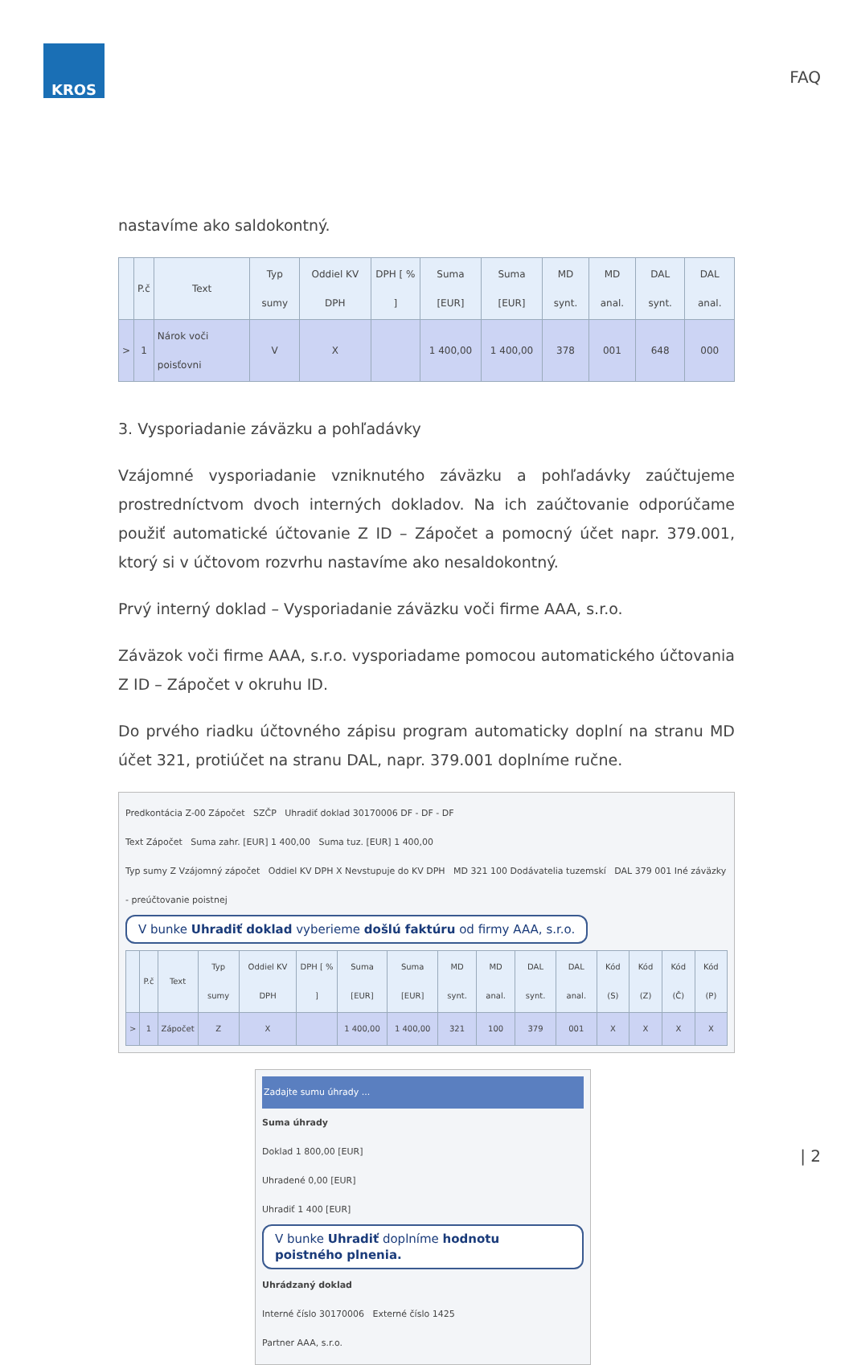KROS
FAQ
nastavíme ako saldokontný.
| | P.č | Text | Typ sumy | Oddiel KV DPH | DPH [ % ] | Suma [EUR] | Suma [EUR] | MD synt. | MD anal. | DAL synt. | DAL anal. |
| --- | --- | --- | --- | --- | --- | --- | --- | --- | --- | --- | --- |
| > | 1 | Nárok voči poisťovni | V | X | | 1 400,00 | 1 400,00 | 378 | 001 | 648 | 000 |
3. Vysporiadanie záväzku a pohľadávky
Vzájomné vysporiadanie vzniknutého záväzku a pohľadávky zaúčtujeme prostredníctvom dvoch interných dokladov. Na ich zaúčtovanie odporúčame použiť automatické účtovanie Z ID – Zápočet a pomocný účet napr. 379.001, ktorý si v účtovom rozvrhu nastavíme ako nesaldokontný.
Prvý interný doklad – Vysporiadanie záväzku voči firme AAA, s.r.o.
Záväzok voči firme AAA, s.r.o. vysporiadame pomocou automatického účtovania Z ID – Zápočet v okruhu ID.
Do prvého riadku účtovného zápisu program automaticky doplní na stranu MD účet 321, protiúčet na stranu DAL, napr. 379.001 doplníme ručne.
Predkontácia Z-00 Zápočet SZČP Uhradiť doklad 30170006 DF - DF - DF
Text Zápočet Suma zahr. [EUR] 1 400,00 Suma tuz. [EUR] 1 400,00
Typ sumy Z Vzájomný zápočet Oddiel KV DPH X Nevstupuje do KV DPH MD 321 100 Dodávatelia tuzemskí DAL 379 001 Iné záväzky - preúčtovanie poistnej
V bunke Uhradiť doklad vyberieme došlú faktúru od firmy AAA, s.r.o.
| | P.č | Text | Typ sumy | Oddiel KV DPH | DPH [ % ] | Suma [EUR] | Suma [EUR] | MD synt. | MD anal. | DAL synt. | DAL anal. | Kód (S) | Kód (Z) | Kód (Č) | Kód (P) |
| --- | --- | --- | --- | --- | --- | --- | --- | --- | --- | --- | --- | --- | --- | --- | --- |
| > | 1 | Zápočet | Z | X | | 1 400,00 | 1 400,00 | 321 | 100 | 379 | 001 | X | X | X | X |
Zadajte sumu úhrady ...
Suma úhrady
Doklad 1 800,00 [EUR]
Uhradené 0,00 [EUR]
Uhradiť 1 400 [EUR]
V bunke Uhradiť doplníme hodnotu poistného plnenia.
Uhrádzaný doklad
Interné číslo 30170006 Externé číslo 1425
Partner AAA, s.r.o.
| 2